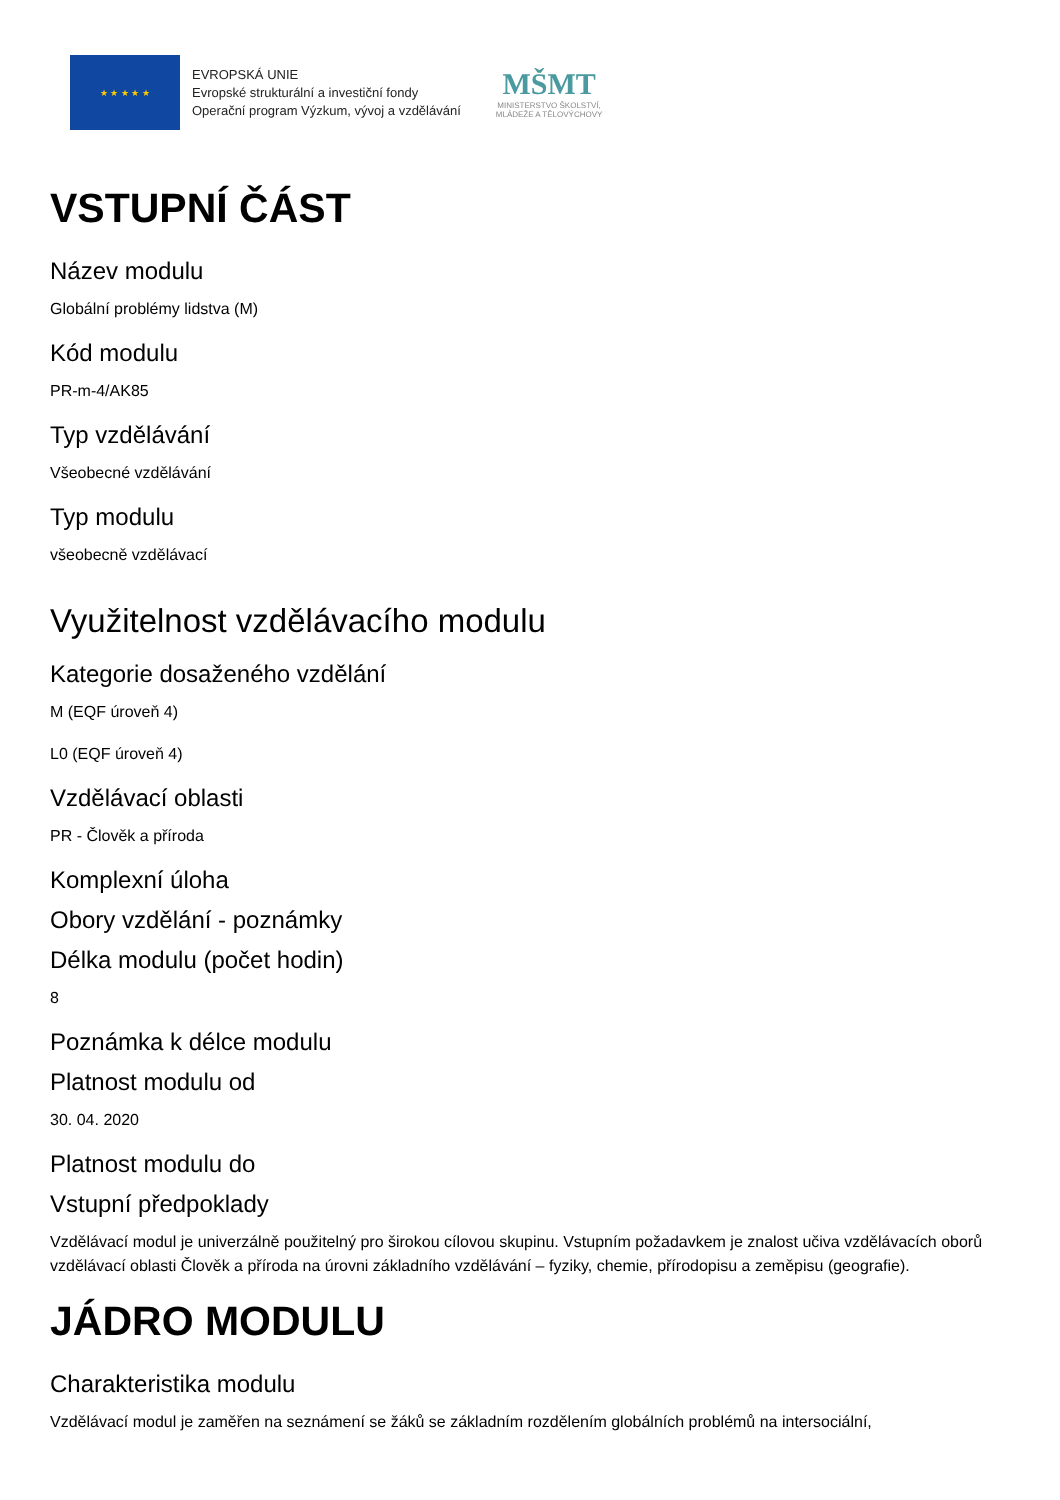★ ★ ★ ★ ★
EVROPSKÁ UNIE
Evropské strukturální a investiční fondy
Operační program Výzkum, vývoj a vzdělávání
MŠMT
MINISTERSTVO ŠKOLSTVÍ,
MLÁDEŽE A TĚLOVÝCHOVY
VSTUPNÍ ČÁST
Název modulu
Globální problémy lidstva (M)
Kód modulu
PR-m-4/AK85
Typ vzdělávání
Všeobecné vzdělávání
Typ modulu
všeobecně vzdělávací
Využitelnost vzdělávacího modulu
Kategorie dosaženého vzdělání
M (EQF úroveň 4)
L0 (EQF úroveň 4)
Vzdělávací oblasti
PR - Člověk a příroda
Komplexní úloha
Obory vzdělání - poznámky
Délka modulu (počet hodin)
8
Poznámka k délce modulu
Platnost modulu od
30. 04. 2020
Platnost modulu do
Vstupní předpoklady
Vzdělávací modul je univerzálně použitelný pro širokou cílovou skupinu. Vstupním požadavkem je znalost učiva vzdělávacích oborů vzdělávací oblasti Člověk a příroda na úrovni základního vzdělávání – fyziky, chemie, přírodopisu a zeměpisu (geografie).
JÁDRO MODULU
Charakteristika modulu
Vzdělávací modul je zaměřen na seznámení se žáků se základním rozdělením globálních problémů na intersociální,